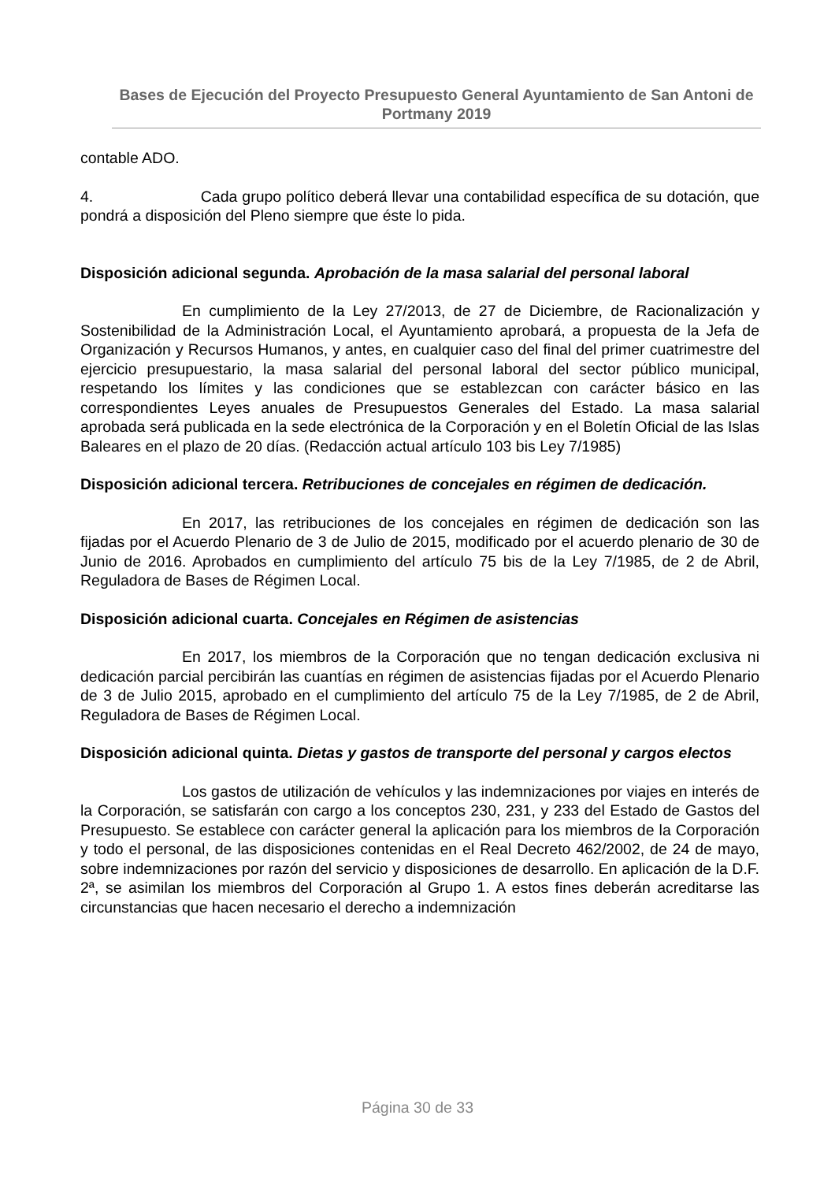Bases de Ejecución del Proyecto Presupuesto General Ayuntamiento de San Antoni de Portmany 2019
contable ADO.
4. Cada grupo político deberá llevar una contabilidad específica de su dotación, que pondrá a disposición del Pleno siempre que éste lo pida.
Disposición adicional segunda. Aprobación de la masa salarial del personal laboral
En cumplimiento de la Ley 27/2013, de 27 de Diciembre, de Racionalización y Sostenibilidad de la Administración Local, el Ayuntamiento aprobará, a propuesta de la Jefa de Organización y Recursos Humanos, y antes, en cualquier caso del final del primer cuatrimestre del ejercicio presupuestario, la masa salarial del personal laboral del sector público municipal, respetando los límites y las condiciones que se establezcan con carácter básico en las correspondientes Leyes anuales de Presupuestos Generales del Estado. La masa salarial aprobada será publicada en la sede electrónica de la Corporación y en el Boletín Oficial de las Islas Baleares en el plazo de 20 días. (Redacción actual artículo 103 bis Ley 7/1985)
Disposición adicional tercera. Retribuciones de concejales en régimen de dedicación.
En 2017, las retribuciones de los concejales en régimen de dedicación son las fijadas por el Acuerdo Plenario de 3 de Julio de 2015, modificado por el acuerdo plenario de 30 de Junio de 2016. Aprobados en cumplimiento del artículo 75 bis de la Ley 7/1985, de 2 de Abril, Reguladora de Bases de Régimen Local.
Disposición adicional cuarta. Concejales en Régimen de asistencias
En 2017, los miembros de la Corporación que no tengan dedicación exclusiva ni dedicación parcial percibirán las cuantías en régimen de asistencias fijadas por el Acuerdo Plenario de 3 de Julio 2015, aprobado en el cumplimiento del artículo 75 de la Ley 7/1985, de 2 de Abril, Reguladora de Bases de Régimen Local.
Disposición adicional quinta. Dietas y gastos de transporte del personal y cargos electos
Los gastos de utilización de vehículos y las indemnizaciones por viajes en interés de la Corporación, se satisfarán con cargo a los conceptos 230, 231, y 233 del Estado de Gastos del Presupuesto. Se establece con carácter general la aplicación para los miembros de la Corporación y todo el personal, de las disposiciones contenidas en el Real Decreto 462/2002, de 24 de mayo, sobre indemnizaciones por razón del servicio y disposiciones de desarrollo. En aplicación de la D.F. 2ª, se asimilan los miembros del Corporación al Grupo 1. A estos fines deberán acreditarse las circunstancias que hacen necesario el derecho a indemnización
Página 30 de 33